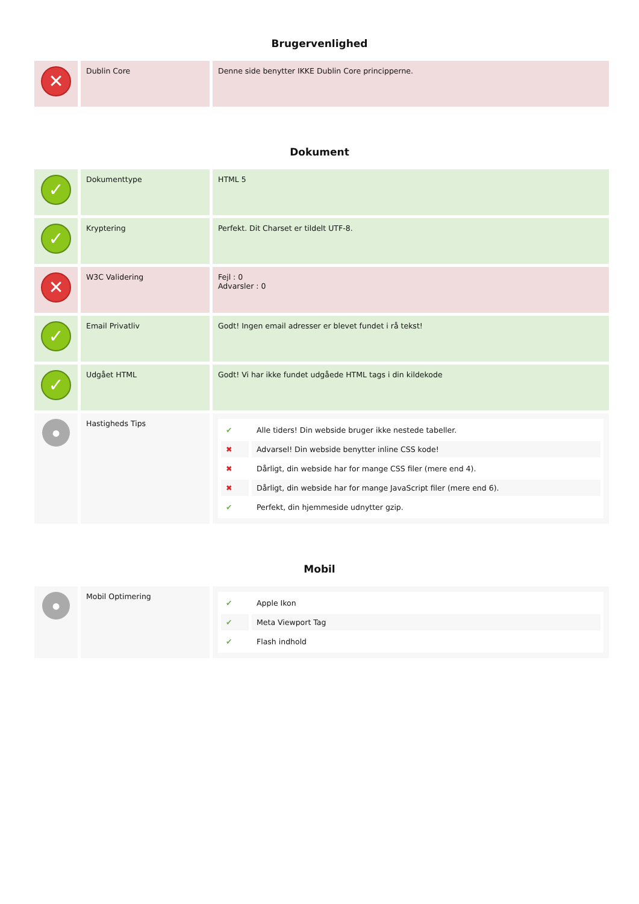Brugervenlighed
| ✕ | Dublin Core | Denne side benytter IKKE Dublin Core principperne. |
Dokument
| ✓ | Dokumenttype | HTML 5 |
| ✓ | Kryptering | Perfekt. Dit Charset er tildelt UTF-8. |
| ✕ | W3C Validering | Fejl : 0 Advarsler : 0 |
| ✓ | Email Privatliv | Godt! Ingen email adresser er blevet fundet i rå tekst! |
| ✓ | Udgået HTML | Godt! Vi har ikke fundet udgåede HTML tags i din kildekode |
| ● | Hastigheds Tips | / ✔ / Alle tiders! Din webside bruger ikke nestede tabeller. / / ✖ / Advarsel! Din webside benytter inline CSS kode! / / ✖ / Dårligt, din webside har for mange CSS filer (mere end 4). / / ✖ / Dårligt, din webside har for mange JavaScript filer (mere end 6). / / ✔ / Perfekt, din hjemmeside udnytter gzip. / |
Mobil
| ● | Mobil Optimering | / ✔ / Apple Ikon / / ✔ / Meta Viewport Tag / / ✔ / Flash indhold / |